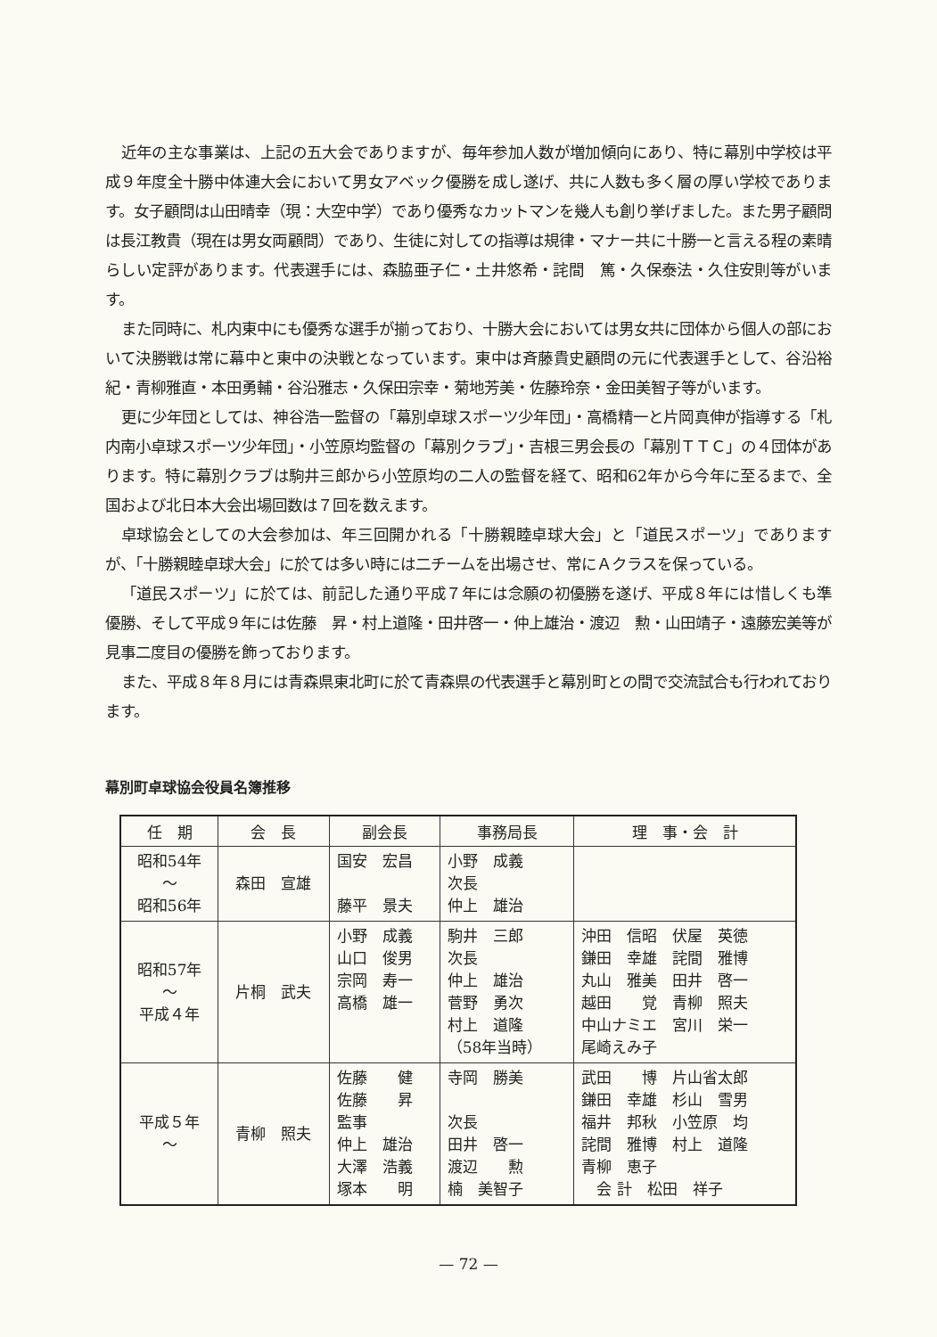近年の主な事業は、上記の五大会でありますが、毎年参加人数が増加傾向にあり、特に幕別中学校は平成９年度全十勝中体連大会において男女アベック優勝を成し遂げ、共に人数も多く層の厚い学校であります。女子顧問は山田晴幸（現：大空中学）であり優秀なカットマンを幾人も創り挙げました。また男子顧問は長江教貴（現在は男女両顧問）であり、生徒に対しての指導は規律・マナー共に十勝一と言える程の素晴らしい定評があります。代表選手には、森脇亜子仁・土井悠希・詫間　篤・久保泰法・久住安則等がいます。
また同時に、札内東中にも優秀な選手が揃っており、十勝大会においては男女共に団体から個人の部において決勝戦は常に幕中と東中の決戦となっています。東中は斉藤貴史顧問の元に代表選手として、谷沿裕紀・青柳雅直・本田勇輔・谷沿雅志・久保田宗幸・菊地芳美・佐藤玲奈・金田美智子等がいます。
更に少年団としては、神谷浩一監督の「幕別卓球スポーツ少年団」・高橋精一と片岡真伸が指導する「札内南小卓球スポーツ少年団」・小笠原均監督の「幕別クラブ」・吉根三男会長の「幕別ＴＴＣ」の４団体があります。特に幕別クラブは駒井三郎から小笠原均の二人の監督を経て、昭和62年から今年に至るまで、全国および北日本大会出場回数は７回を数えます。
卓球協会としての大会参加は、年三回開かれる「十勝親睦卓球大会」と「道民スポーツ」でありますが、「十勝親睦卓球大会」に於ては多い時には二チームを出場させ、常にＡクラスを保っている。
「道民スポーツ」に於ては、前記した通り平成７年には念願の初優勝を遂げ、平成８年には惜しくも準優勝、そして平成９年には佐藤　昇・村上道隆・田井啓一・仲上雄治・渡辺　勲・山田靖子・遠藤宏美等が見事二度目の優勝を飾っております。
また、平成８年８月には青森県東北町に於て青森県の代表選手と幕別町との間で交流試合も行われております。
幕別町卓球協会役員名簿推移
| 任 期 | 会 長 | 副会長 | 事務局長 | 理 事・会 計 |
| --- | --- | --- | --- | --- |
| 昭和54年 〜 昭和56年 | 森田 宣雄 | 国安 宏昌 藤平 景夫 | 小野 成義 次長 仲上 雄治 | |
| 昭和57年 〜 平成４年 | 片桐 武夫 | 小野 成義 山口 俊男 宗岡 寿一 高橋 雄一 | 駒井 三郎 次長 仲上 雄治 菅野 勇次 村上 道隆 （58年当時） | 沖田 信昭 伏屋 英徳 鎌田 幸雄 詫間 雅博 丸山 雅美 田井 啓一 越田 覚 青柳 照夫 中山ナミエ 宮川 栄一 尾崎えみ子 |
| 平成５年 〜 | 青柳 照夫 | 佐藤 健 佐藤 昇 監事 仲上 雄治 大澤 浩義 塚本 明 | 寺岡 勝美 次長 田井 啓一 渡辺 勲 楠 美智子 | 武田 博 片山省太郎 鎌田 幸雄 杉山 雪男 福井 邦秋 小笠原 均 詫間 雅博 村上 道隆 青柳 恵子 会 計 松田 祥子 |
— 72 —